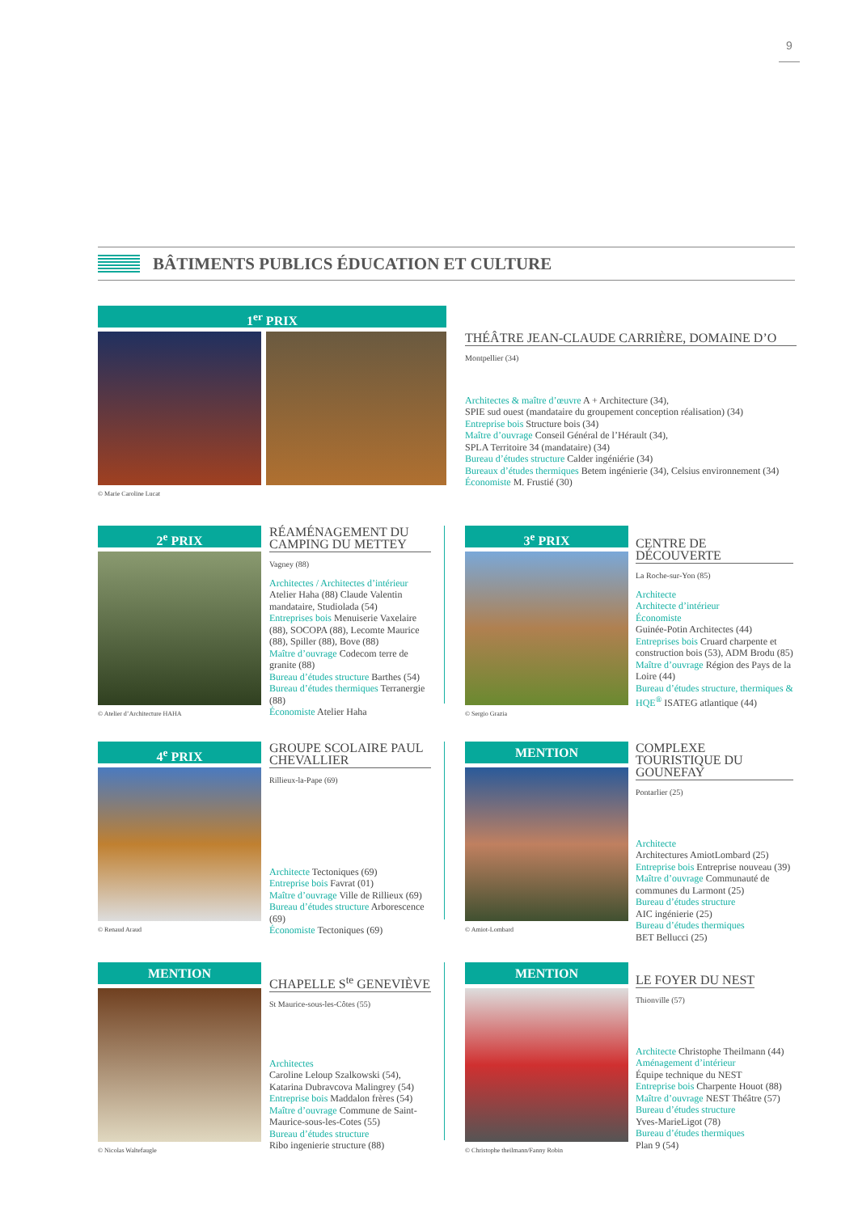9
BÂTIMENTS PUBLICS ÉDUCATION ET CULTURE
1<sup>er</sup> PRIX
© Marie Caroline Lucat
THÉÂTRE JEAN-CLAUDE CARRIÈRE, DOMAINE D’O
Montpellier (34)
Architectes & maître d’œuvre A + Architecture (34),
SPIE sud ouest (mandataire du groupement conception réalisation) (34)
Entreprise bois Structure bois (34)
Maître d’ouvrage Conseil Général de l’Hérault (34),
SPLA Territoire 34 (mandataire) (34)
Bureau d’études structure Calder ingéniérie (34)
Bureaux d’études thermiques Betem ingénierie (34), Celsius environnement (34)
Économiste M. Frustié (30)
2<sup>e</sup> PRIX
© Atelier d’Architecture HAHA
RÉAMÉNAGEMENT DU CAMPING DU METTEY
Vagney (88)
Architectes / Architectes d’intérieur Atelier Haha (88) Claude Valentin mandataire, Studiolada (54)
Entreprises bois Menuiserie Vaxelaire (88), SOCOPA (88), Lecomte Maurice (88), Spiller (88), Bove (88)
Maître d’ouvrage Codecom terre de granite (88)
Bureau d’études structure Barthes (54)
Bureau d’études thermiques Terranergie (88)
Économiste Atelier Haha
3<sup>e</sup> PRIX
© Sergio Grazia
CENTRE DE DÉCOUVERTE
La Roche-sur-Yon (85)
Architecte
Architecte d’intérieur
Économiste
Guinée-Potin Architectes (44)
Entreprises bois Cruard charpente et construction bois (53), ADM Brodu (85)
Maître d’ouvrage Région des Pays de la Loire (44)
Bureau d’études structure, thermiques & HQE<sup>®</sup> ISATEG atlantique (44)
4<sup>e</sup> PRIX
© Renaud Araud
GROUPE SCOLAIRE PAUL CHEVALLIER
Rillieux-la-Pape (69)
Architecte Tectoniques (69)
Entreprise bois Favrat (01)
Maître d’ouvrage Ville de Rillieux (69)
Bureau d’études structure Arborescence (69)
Économiste Tectoniques (69)
MENTION
© Amiot-Lombard
COMPLEXE TOURISTIQUE DU GOUNEFAY
Pontarlier (25)
Architecte
Architectures AmiotLombard (25)
Entreprise bois Entreprise nouveau (39)
Maître d’ouvrage Communauté de communes du Larmont (25)
Bureau d’études structure
AIC ingénierie (25)
Bureau d’études thermiques
BET Bellucci (25)
MENTION
© Nicolas Waltefaugle
CHAPELLE S<sup>te</sup> GENEVIÈVE
St Maurice-sous-les-Côtes (55)
Architectes
Caroline Leloup Szalkowski (54), Katarina Dubravcova Malingrey (54)
Entreprise bois Maddalon frères (54)
Maître d’ouvrage Commune de Saint-Maurice-sous-les-Cotes (55)
Bureau d’études structure
Ribo ingenierie structure (88)
MENTION
© Christophe theilmann/Fanny Robin
LE FOYER DU NEST
Thionville (57)
Architecte Christophe Theilmann (44)
Aménagement d’intérieur
Équipe technique du NEST
Entreprise bois Charpente Houot (88)
Maître d’ouvrage NEST Théâtre (57)
Bureau d’études structure
Yves-MarieLigot (78)
Bureau d’études thermiques
Plan 9 (54)